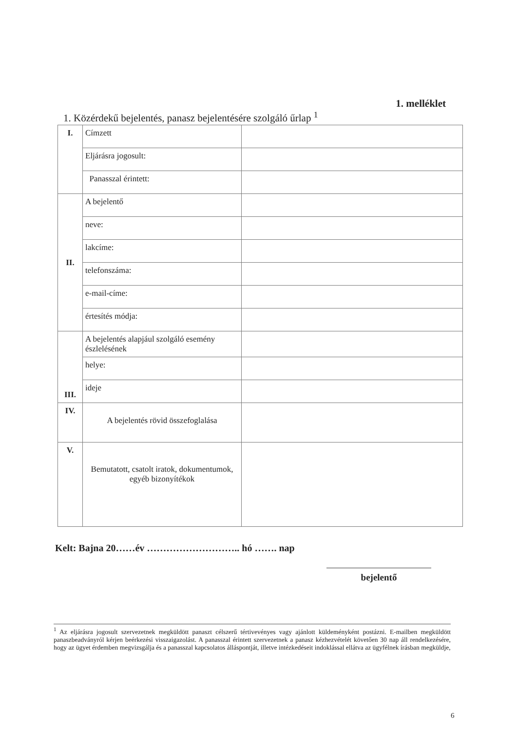1. melléklet
1. Közérdekű bejelentés, panasz bejelentésére szolgáló űrlap <sup>1</sup>
| I. | Címzett | |
| | Eljárásra jogosult: | |
| | Panasszal érintett: | |
| II. | A bejelentő | |
| | neve: | |
| | lakcíme: | |
| | telefonszáma: | |
| | e-mail-címe: | |
| | értesítés módja: | |
| III. | A bejelentés alapjául szolgáló esemény észlelésének | |
| | helye: | |
| | ideje | |
| IV. | A bejelentés rövid összefoglalása | |
| V. | Bemutatott, csatolt iratok, dokumentumok, egyéb bizonyítékok | |
Kelt: Bajna 20……év ……………………….. hó ……. nap
bejelentő
<sup>1</sup> Az eljárásra jogosult szervezetnek megküldött panaszt célszerű tértivevényes vagy ajánlott küldeményként postázni. E-mailben megküldött panaszbeadványról kérjen beérkezési visszaigazolást. A panasszal érintett szervezetnek a panasz kézhezvételét követően 30 nap áll rendelkezésére, hogy az ügyet érdemben megvizsgálja és a panasszal kapcsolatos álláspontját, illetve intézkedéseit indoklással ellátva az ügyfélnek írásban megküldje,
6